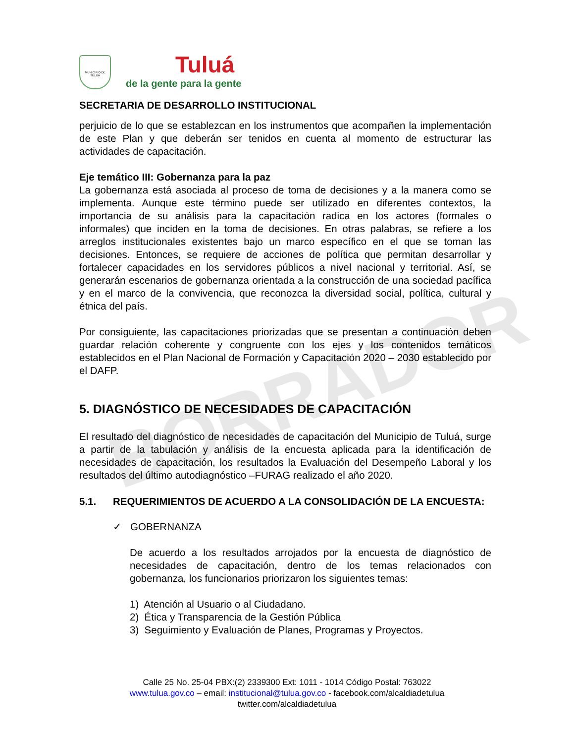BORRADOR
MUNICIPIO DE TULUÁ
Tuluá
de la gente para la gente
SECRETARIA DE DESARROLLO INSTITUCIONAL
perjuicio de lo que se establezcan en los instrumentos que acompañen la implementación de este Plan y que deberán ser tenidos en cuenta al momento de estructurar las actividades de capacitación.
Eje temático III: Gobernanza para la paz
La gobernanza está asociada al proceso de toma de decisiones y a la manera como se implementa. Aunque este término puede ser utilizado en diferentes contextos, la importancia de su análisis para la capacitación radica en los actores (formales o informales) que inciden en la toma de decisiones. En otras palabras, se refiere a los arreglos institucionales existentes bajo un marco específico en el que se toman las decisiones. Entonces, se requiere de acciones de política que permitan desarrollar y fortalecer capacidades en los servidores públicos a nivel nacional y territorial. Así, se generarán escenarios de gobernanza orientada a la construcción de una sociedad pacífica y en el marco de la convivencia, que reconozca la diversidad social, política, cultural y étnica del país.
Por consiguiente, las capacitaciones priorizadas que se presentan a continuación deben guardar relación coherente y congruente con los ejes y los contenidos temáticos establecidos en el Plan Nacional de Formación y Capacitación 2020 – 2030 establecido por el DAFP.
5. DIAGNÓSTICO DE NECESIDADES DE CAPACITACIÓN
El resultado del diagnóstico de necesidades de capacitación del Municipio de Tuluá, surge a partir de la tabulación y análisis de la encuesta aplicada para la identificación de necesidades de capacitación, los resultados la Evaluación del Desempeño Laboral y los resultados del último autodiagnóstico –FURAG realizado el año 2020.
5.1. REQUERIMIENTOS DE ACUERDO A LA CONSOLIDACIÓN DE LA ENCUESTA:
✓ GOBERNANZA
De acuerdo a los resultados arrojados por la encuesta de diagnóstico de necesidades de capacitación, dentro de los temas relacionados con gobernanza, los funcionarios priorizaron los siguientes temas:
1) Atención al Usuario o al Ciudadano.
2) Ética y Transparencia de la Gestión Pública
3) Seguimiento y Evaluación de Planes, Programas y Proyectos.
Calle 25 No. 25-04 PBX:(2) 2339300 Ext: 1011 - 1014 Código Postal: 763022
www.tulua.gov.co – email: institucional@tulua.gov.co - facebook.com/alcaldiadetulua
twitter.com/alcaldiadetulua